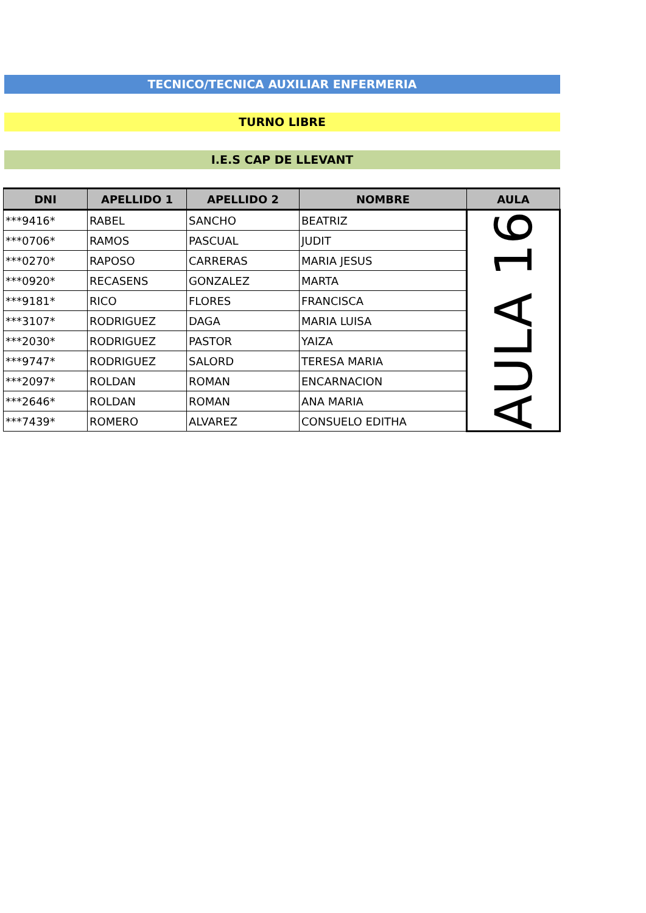TECNICO/TECNICA AUXILIAR ENFERMERIA
TURNO LIBRE
I.E.S CAP DE LLEVANT
| DNI | APELLIDO 1 | APELLIDO 2 | NOMBRE | AULA |
| --- | --- | --- | --- | --- |
| ***9416* | RABEL | SANCHO | BEATRIZ | AULA 16 |
| ***0706* | RAMOS | PASCUAL | JUDIT | |
| ***0270* | RAPOSO | CARRERAS | MARIA JESUS | |
| ***0920* | RECASENS | GONZALEZ | MARTA | |
| ***9181* | RICO | FLORES | FRANCISCA | |
| ***3107* | RODRIGUEZ | DAGA | MARIA LUISA | |
| ***2030* | RODRIGUEZ | PASTOR | YAIZA | |
| ***9747* | RODRIGUEZ | SALORD | TERESA MARIA | |
| ***2097* | ROLDAN | ROMAN | ENCARNACION | |
| ***2646* | ROLDAN | ROMAN | ANA MARIA | |
| ***7439* | ROMERO | ALVAREZ | CONSUELO EDITHA | |